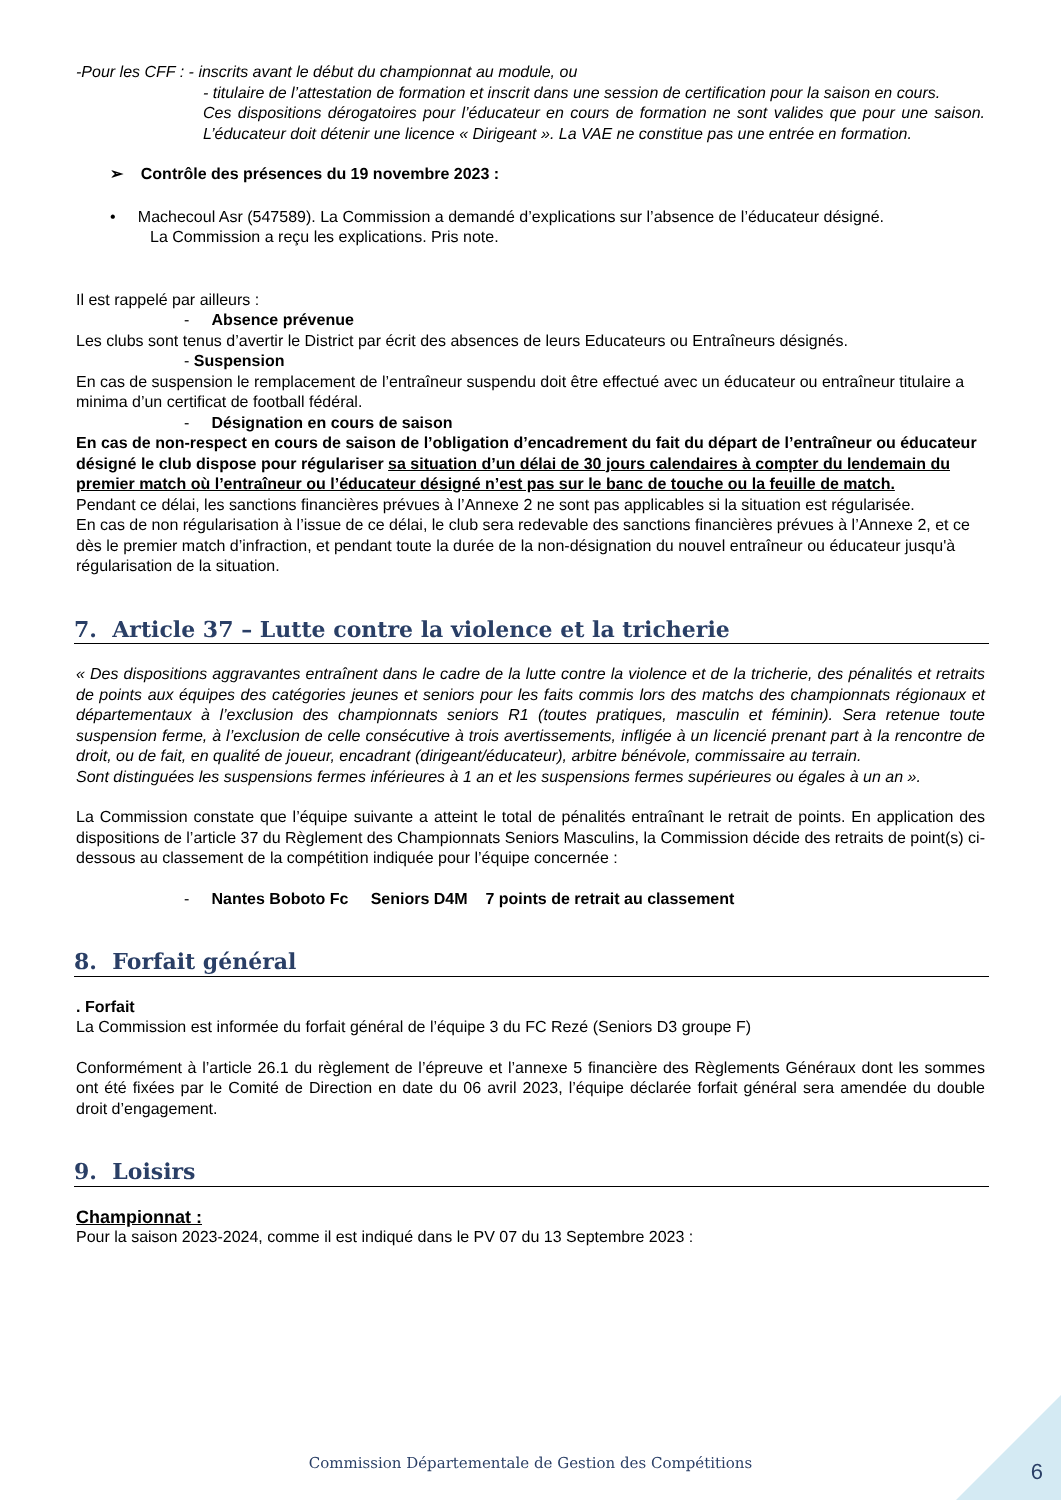-Pour les CFF : - inscrits avant le début du championnat au module, ou
- titulaire de l’attestation de formation et inscrit dans une session de certification pour la saison en cours.
Ces dispositions dérogatoires pour l’éducateur en cours de formation ne sont valides que pour une saison. L’éducateur doit détenir une licence « Dirigeant ». La VAE ne constitue pas une entrée en formation.
➢ Contrôle des présences du 19 novembre 2023 :
• Machecoul Asr (547589). La Commission a demandé d’explications sur l’absence de l’éducateur désigné.
La Commission a reçu les explications. Pris note.
Il est rappelé par ailleurs :
- Absence prévenue
Les clubs sont tenus d’avertir le District par écrit des absences de leurs Educateurs ou Entraîneurs désignés.
- Suspension
En cas de suspension le remplacement de l’entraîneur suspendu doit être effectué avec un éducateur ou entraîneur titulaire a minima d’un certificat de football fédéral.
- Désignation en cours de saison
En cas de non-respect en cours de saison de l’obligation d’encadrement du fait du départ de l’entraîneur ou éducateur désigné le club dispose pour régulariser sa situation d’un délai de 30 jours calendaires à compter du lendemain du premier match où l’entraîneur ou l’éducateur désigné n’est pas sur le banc de touche ou la feuille de match.
Pendant ce délai, les sanctions financières prévues à l’Annexe 2 ne sont pas applicables si la situation est régularisée.
En cas de non régularisation à l’issue de ce délai, le club sera redevable des sanctions financières prévues à l’Annexe 2, et ce dès le premier match d’infraction, et pendant toute la durée de la non-désignation du nouvel entraîneur ou éducateur jusqu'à régularisation de la situation.
7. Article 37 – Lutte contre la violence et la tricherie
« Des dispositions aggravantes entraînent dans le cadre de la lutte contre la violence et de la tricherie, des pénalités et retraits de points aux équipes des catégories jeunes et seniors pour les faits commis lors des matchs des championnats régionaux et départementaux à l’exclusion des championnats seniors R1 (toutes pratiques, masculin et féminin). Sera retenue toute suspension ferme, à l’exclusion de celle consécutive à trois avertissements, infligée à un licencié prenant part à la rencontre de droit, ou de fait, en qualité de joueur, encadrant (dirigeant/éducateur), arbitre bénévole, commissaire au terrain.
Sont distinguées les suspensions fermes inférieures à 1 an et les suspensions fermes supérieures ou égales à un an ».
La Commission constate que l’équipe suivante a atteint le total de pénalités entraînant le retrait de points. En application des dispositions de l’article 37 du Règlement des Championnats Seniors Masculins, la Commission décide des retraits de point(s) ci-dessous au classement de la compétition indiquée pour l’équipe concernée :
- Nantes Boboto Fc Seniors D4M 7 points de retrait au classement
8. Forfait général
. Forfait
La Commission est informée du forfait général de l’équipe 3 du FC Rezé (Seniors D3 groupe F)
Conformément à l’article 26.1 du règlement de l’épreuve et l’annexe 5 financière des Règlements Généraux dont les sommes ont été fixées par le Comité de Direction en date du 06 avril 2023, l’équipe déclarée forfait général sera amendée du double droit d’engagement.
9. Loisirs
Championnat :
Pour la saison 2023-2024, comme il est indiqué dans le PV 07 du 13 Septembre 2023 :
Commission Départementale de Gestion des Compétitions
6